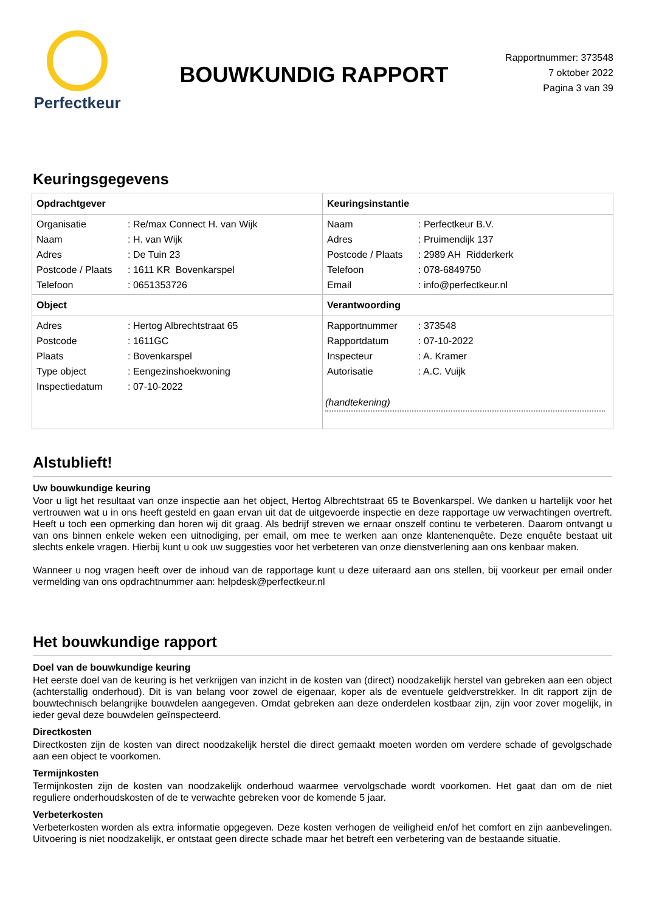Perfectkeur
BOUWKUNDIG RAPPORT
Rapportnummer: 373548
7 oktober 2022
Pagina 3 van 39
Keuringsgegevens
| Opdrachtgever / Organisatie / : Re/max Connect H. van Wijk / / Naam / : H. van Wijk / / Adres / : De Tuin 23 / / Postcode / Plaats / : 1611 KR Bovenkarspel / / Telefoon / : 0651353726 / | Keuringsinstantie / Naam / : Perfectkeur B.V. / / Adres / : Pruimendijk 137 / / Postcode / Plaats / : 2989 AH Ridderkerk / / Telefoon / : 078-6849750 / / Email / : info@perfectkeur.nl / |
| Object / Adres / : Hertog Albrechtstraat 65 / / Postcode / : 1611GC / / Plaats / : Bovenkarspel / / Type object / : Eengezinshoekwoning / / Inspectiedatum / : 07-10-2022 / | Verantwoording / Rapportnummer / : 373548 / / Rapportdatum / : 07-10-2022 / / Inspecteur / : A. Kramer / / Autorisatie / : A.C. Vuijk / (handtekening) |
Alstublieft!
Uw bouwkundige keuring
Voor u ligt het resultaat van onze inspectie aan het object, Hertog Albrechtstraat 65 te Bovenkarspel. We danken u hartelijk voor het vertrouwen wat u in ons heeft gesteld en gaan ervan uit dat de uitgevoerde inspectie en deze rapportage uw verwachtingen overtreft. Heeft u toch een opmerking dan horen wij dit graag. Als bedrijf streven we ernaar onszelf continu te verbeteren. Daarom ontvangt u van ons binnen enkele weken een uitnodiging, per email, om mee te werken aan onze klantenenquête. Deze enquête bestaat uit slechts enkele vragen. Hierbij kunt u ook uw suggesties voor het verbeteren van onze dienstverlening aan ons kenbaar maken.
Wanneer u nog vragen heeft over de inhoud van de rapportage kunt u deze uiteraard aan ons stellen, bij voorkeur per email onder vermelding van ons opdrachtnummer aan: helpdesk@perfectkeur.nl
Het bouwkundige rapport
Doel van de bouwkundige keuring
Het eerste doel van de keuring is het verkrijgen van inzicht in de kosten van (direct) noodzakelijk herstel van gebreken aan een object (achterstallig onderhoud). Dit is van belang voor zowel de eigenaar, koper als de eventuele geldverstrekker. In dit rapport zijn de bouwtechnisch belangrijke bouwdelen aangegeven. Omdat gebreken aan deze onderdelen kostbaar zijn, zijn voor zover mogelijk, in ieder geval deze bouwdelen geïnspecteerd.
Directkosten
Directkosten zijn de kosten van direct noodzakelijk herstel die direct gemaakt moeten worden om verdere schade of gevolgschade aan een object te voorkomen.
Termijnkosten
Termijnkosten zijn de kosten van noodzakelijk onderhoud waarmee vervolgschade wordt voorkomen. Het gaat dan om de niet reguliere onderhoudskosten of de te verwachte gebreken voor de komende 5 jaar.
Verbeterkosten
Verbeterkosten worden als extra informatie opgegeven. Deze kosten verhogen de veiligheid en/of het comfort en zijn aanbevelingen. Uitvoering is niet noodzakelijk, er ontstaat geen directe schade maar het betreft een verbetering van de bestaande situatie.